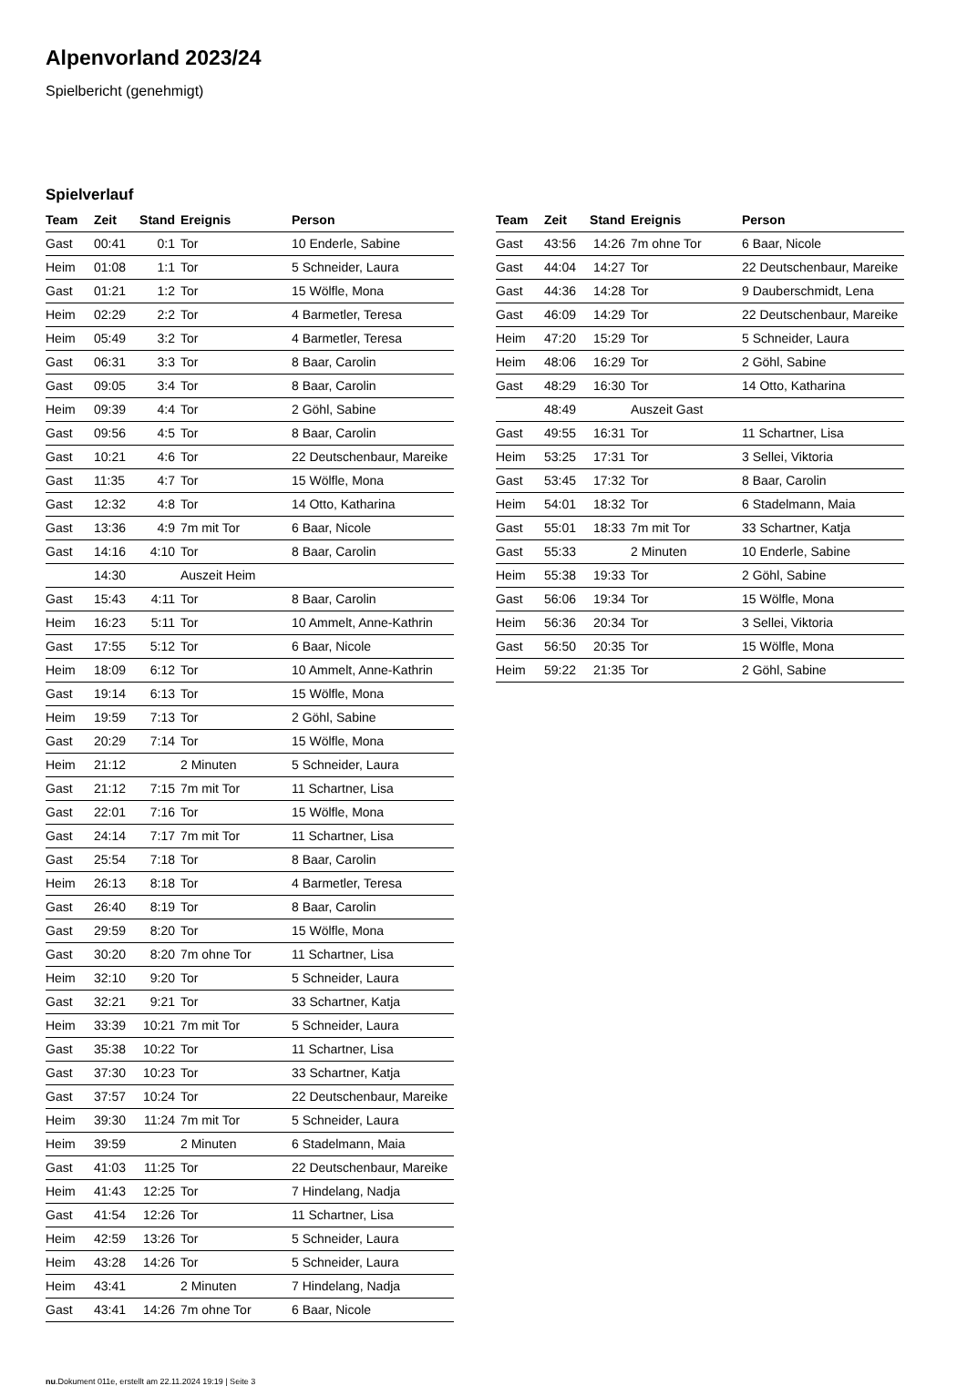Alpenvorland 2023/24
Spielbericht (genehmigt)
Spielverlauf
| Team | Zeit | Stand | Ereignis | Person |
| --- | --- | --- | --- | --- |
| Gast | 00:41 | 0:1 | Tor | 10 Enderle, Sabine |
| Heim | 01:08 | 1:1 | Tor | 5 Schneider, Laura |
| Gast | 01:21 | 1:2 | Tor | 15 Wölfle, Mona |
| Heim | 02:29 | 2:2 | Tor | 4 Barmetler, Teresa |
| Heim | 05:49 | 3:2 | Tor | 4 Barmetler, Teresa |
| Gast | 06:31 | 3:3 | Tor | 8 Baar, Carolin |
| Gast | 09:05 | 3:4 | Tor | 8 Baar, Carolin |
| Heim | 09:39 | 4:4 | Tor | 2 Göhl, Sabine |
| Gast | 09:56 | 4:5 | Tor | 8 Baar, Carolin |
| Gast | 10:21 | 4:6 | Tor | 22 Deutschenbaur, Mareike |
| Gast | 11:35 | 4:7 | Tor | 15 Wölfle, Mona |
| Gast | 12:32 | 4:8 | Tor | 14 Otto, Katharina |
| Gast | 13:36 | 4:9 | 7m mit Tor | 6 Baar, Nicole |
| Gast | 14:16 | 4:10 | Tor | 8 Baar, Carolin |
| | 14:30 | | Auszeit Heim | |
| Gast | 15:43 | 4:11 | Tor | 8 Baar, Carolin |
| Heim | 16:23 | 5:11 | Tor | 10 Ammelt, Anne-Kathrin |
| Gast | 17:55 | 5:12 | Tor | 6 Baar, Nicole |
| Heim | 18:09 | 6:12 | Tor | 10 Ammelt, Anne-Kathrin |
| Gast | 19:14 | 6:13 | Tor | 15 Wölfle, Mona |
| Heim | 19:59 | 7:13 | Tor | 2 Göhl, Sabine |
| Gast | 20:29 | 7:14 | Tor | 15 Wölfle, Mona |
| Heim | 21:12 | | 2 Minuten | 5 Schneider, Laura |
| Gast | 21:12 | 7:15 | 7m mit Tor | 11 Schartner, Lisa |
| Gast | 22:01 | 7:16 | Tor | 15 Wölfle, Mona |
| Gast | 24:14 | 7:17 | 7m mit Tor | 11 Schartner, Lisa |
| Gast | 25:54 | 7:18 | Tor | 8 Baar, Carolin |
| Heim | 26:13 | 8:18 | Tor | 4 Barmetler, Teresa |
| Gast | 26:40 | 8:19 | Tor | 8 Baar, Carolin |
| Gast | 29:59 | 8:20 | Tor | 15 Wölfle, Mona |
| Gast | 30:20 | 8:20 | 7m ohne Tor | 11 Schartner, Lisa |
| Heim | 32:10 | 9:20 | Tor | 5 Schneider, Laura |
| Gast | 32:21 | 9:21 | Tor | 33 Schartner, Katja |
| Heim | 33:39 | 10:21 | 7m mit Tor | 5 Schneider, Laura |
| Gast | 35:38 | 10:22 | Tor | 11 Schartner, Lisa |
| Gast | 37:30 | 10:23 | Tor | 33 Schartner, Katja |
| Gast | 37:57 | 10:24 | Tor | 22 Deutschenbaur, Mareike |
| Heim | 39:30 | 11:24 | 7m mit Tor | 5 Schneider, Laura |
| Heim | 39:59 | | 2 Minuten | 6 Stadelmann, Maia |
| Gast | 41:03 | 11:25 | Tor | 22 Deutschenbaur, Mareike |
| Heim | 41:43 | 12:25 | Tor | 7 Hindelang, Nadja |
| Gast | 41:54 | 12:26 | Tor | 11 Schartner, Lisa |
| Heim | 42:59 | 13:26 | Tor | 5 Schneider, Laura |
| Heim | 43:28 | 14:26 | Tor | 5 Schneider, Laura |
| Heim | 43:41 | | 2 Minuten | 7 Hindelang, Nadja |
| Gast | 43:41 | 14:26 | 7m ohne Tor | 6 Baar, Nicole |
| Team | Zeit | Stand | Ereignis | Person |
| --- | --- | --- | --- | --- |
| Gast | 43:56 | 14:26 | 7m ohne Tor | 6 Baar, Nicole |
| Gast | 44:04 | 14:27 | Tor | 22 Deutschenbaur, Mareike |
| Gast | 44:36 | 14:28 | Tor | 9 Dauberschmidt, Lena |
| Gast | 46:09 | 14:29 | Tor | 22 Deutschenbaur, Mareike |
| Heim | 47:20 | 15:29 | Tor | 5 Schneider, Laura |
| Heim | 48:06 | 16:29 | Tor | 2 Göhl, Sabine |
| Gast | 48:29 | 16:30 | Tor | 14 Otto, Katharina |
| | 48:49 | | Auszeit Gast | |
| Gast | 49:55 | 16:31 | Tor | 11 Schartner, Lisa |
| Heim | 53:25 | 17:31 | Tor | 3 Sellei, Viktoria |
| Gast | 53:45 | 17:32 | Tor | 8 Baar, Carolin |
| Heim | 54:01 | 18:32 | Tor | 6 Stadelmann, Maia |
| Gast | 55:01 | 18:33 | 7m mit Tor | 33 Schartner, Katja |
| Gast | 55:33 | | 2 Minuten | 10 Enderle, Sabine |
| Heim | 55:38 | 19:33 | Tor | 2 Göhl, Sabine |
| Gast | 56:06 | 19:34 | Tor | 15 Wölfle, Mona |
| Heim | 56:36 | 20:34 | Tor | 3 Sellei, Viktoria |
| Gast | 56:50 | 20:35 | Tor | 15 Wölfle, Mona |
| Heim | 59:22 | 21:35 | Tor | 2 Göhl, Sabine |
nu.Dokument 011e, erstellt am 22.11.2024 19:19 | Seite 3